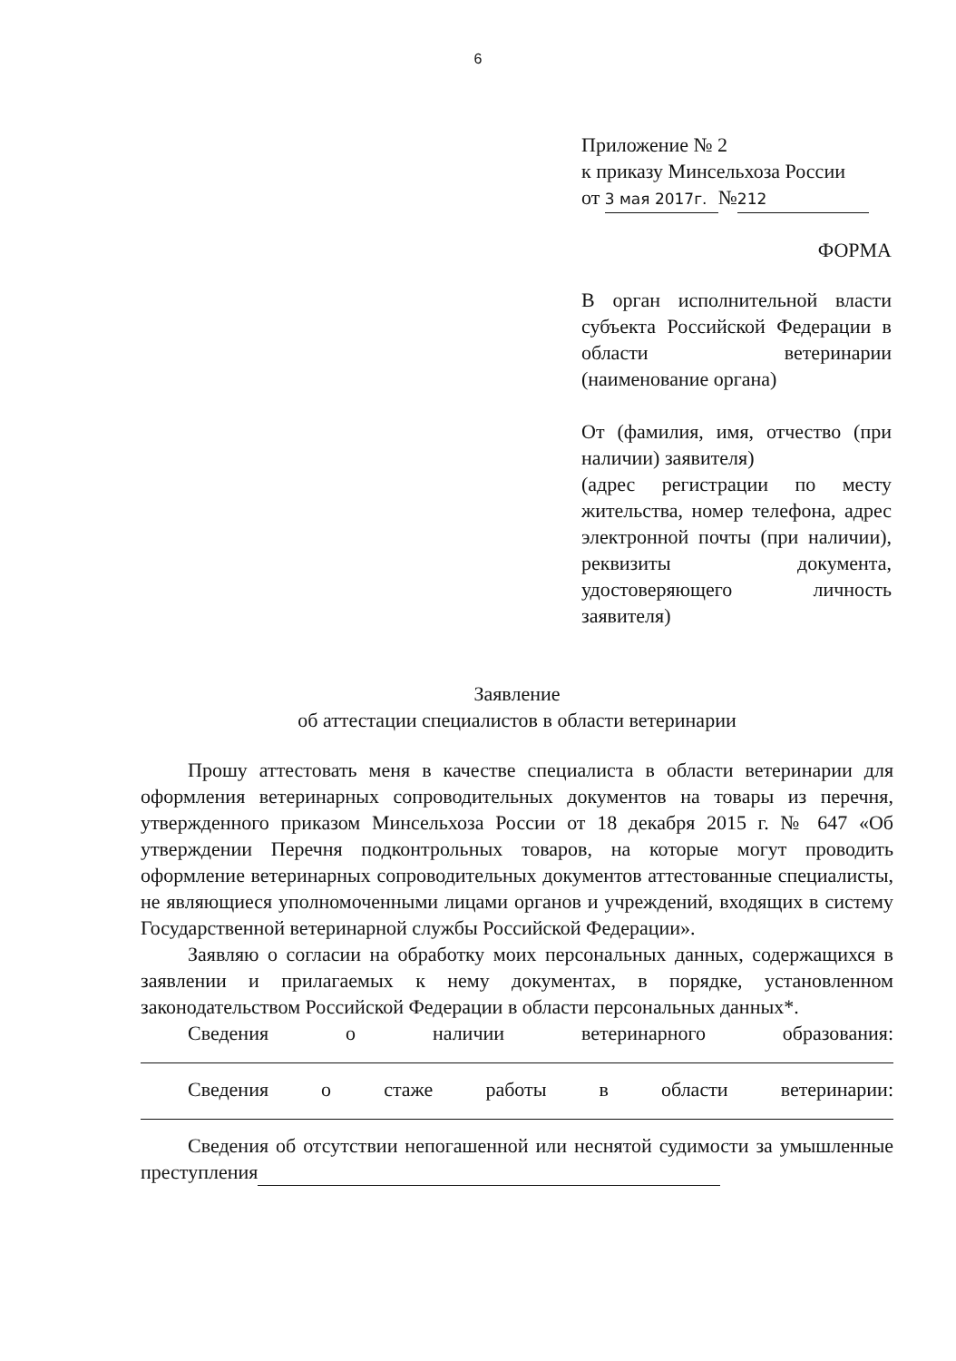6
Приложение № 2
к приказу Минсельхоза России
от 3 мая 2017г. № 212
ФОРМА
В орган исполнительной власти субъекта Российской Федерации в области ветеринарии (наименование органа)
От (фамилия, имя, отчество (при наличии) заявителя)
(адрес регистрации по месту жительства, номер телефона, адрес электронной почты (при наличии), реквизиты документа, удостоверяющего личность заявителя)
Заявление
об аттестации специалистов в области ветеринарии
Прошу аттестовать меня в качестве специалиста в области ветеринарии для оформления ветеринарных сопроводительных документов на товары из перечня, утвержденного приказом Минсельхоза России от 18 декабря 2015 г. № 647 «Об утверждении Перечня подконтрольных товаров, на которые могут проводить оформление ветеринарных сопроводительных документов аттестованные специалисты, не являющиеся уполномоченными лицами органов и учреждений, входящих в систему Государственной ветеринарной службы Российской Федерации».
Заявляю о согласии на обработку моих персональных данных, содержащихся в заявлении и прилагаемых к нему документах, в порядке, установленном законодательством Российской Федерации в области персональных данных*.
Сведения о наличии ветеринарного образования:
Сведения о стаже работы в области ветеринарии:
Сведения об отсутствии непогашенной или неснятой судимости за умышленные преступления